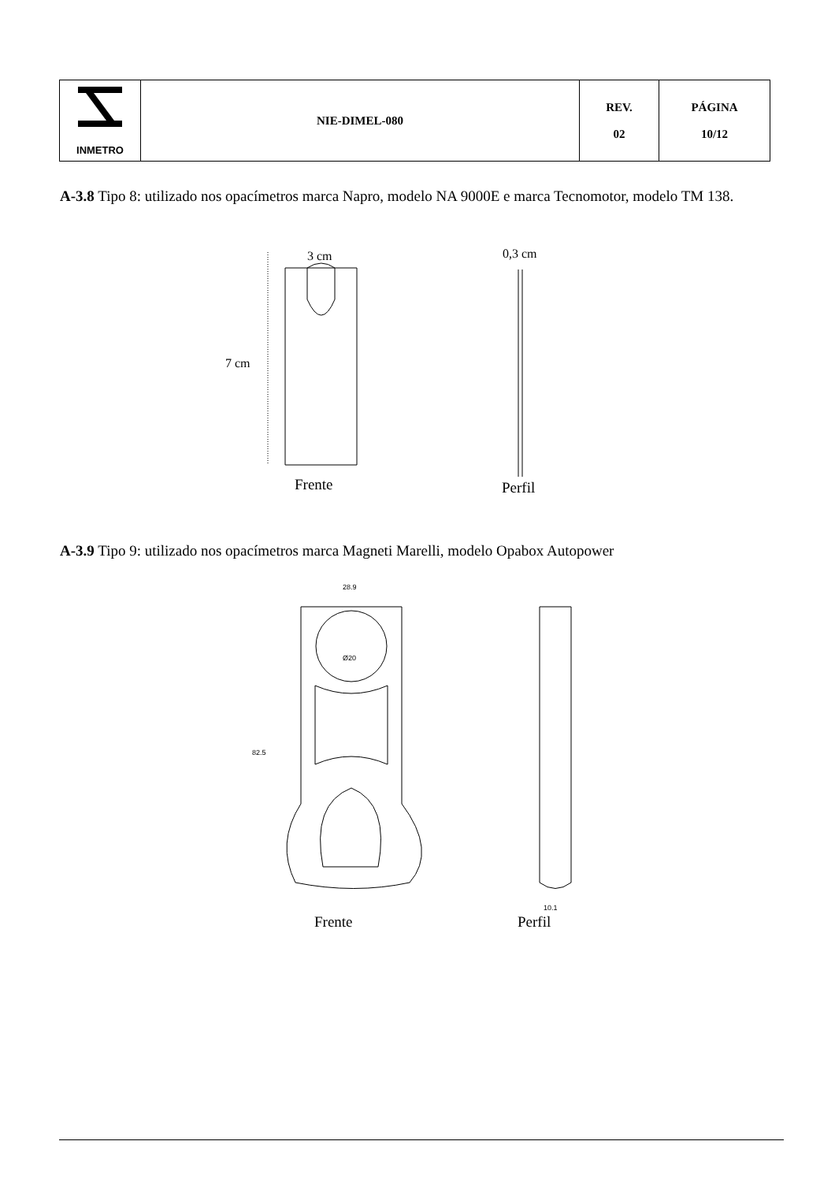| INMETRO | NIE-DIMEL-080 | REV. 02 | PÁGINA 10/12 |
A-3.8 Tipo 8: utilizado nos opacímetros marca Napro, modelo NA 9000E e marca Tecnomotor, modelo TM 138.
3 cm 0,3 cm
7 cm
Frente Perfil
A-3.9 Tipo 9: utilizado nos opacímetros marca Magneti Marelli, modelo Opabox Autopower
28.9
82.5
Ø20
10.1
Frente Perfil